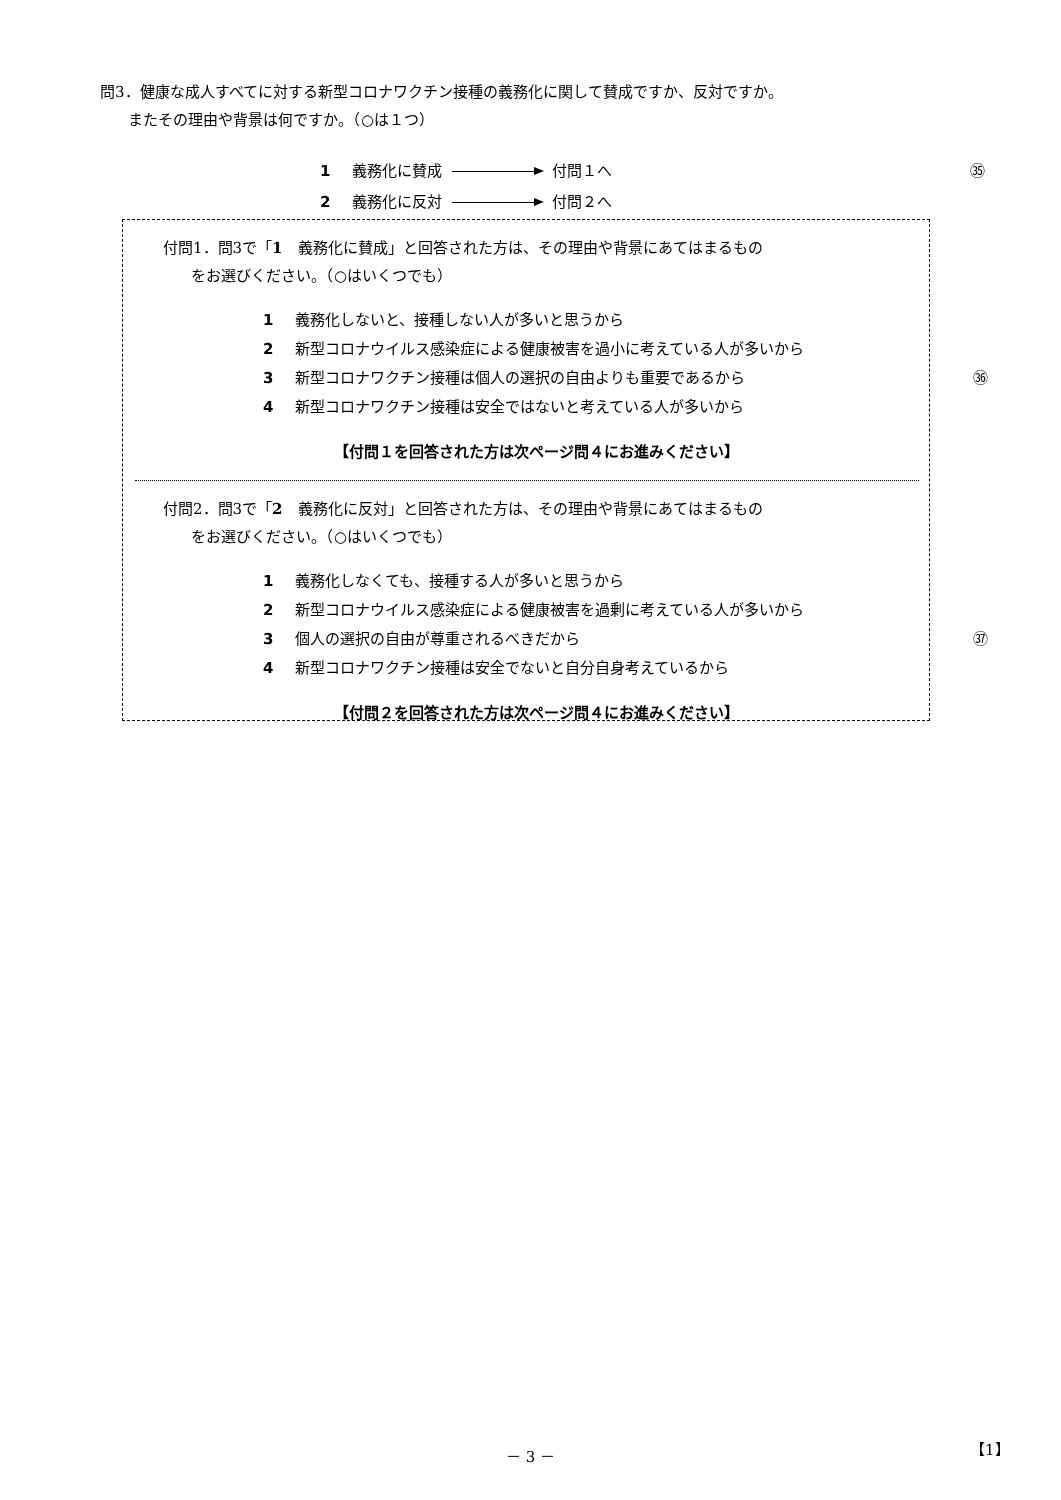問3．健康な成人すべてに対する新型コロナワクチン接種の義務化に関して賛成ですか、反対ですか。
またその理由や背景は何ですか。（○は１つ）
1 義務化に賛成 付問１へ ㉟
2 義務化に反対 付問２へ
付問1．問3で「1　義務化に賛成」と回答された方は、その理由や背景にあてはまるもの
をお選びください。（○はいくつでも）
1 義務化しないと、接種しない人が多いと思うから
2 新型コロナウイルス感染症による健康被害を過小に考えている人が多いから
3 新型コロナワクチン接種は個人の選択の自由よりも重要であるから ㊱
4 新型コロナワクチン接種は安全ではないと考えている人が多いから
【付問１を回答された方は次ページ問４にお進みください】
付問2．問3で「2　義務化に反対」と回答された方は、その理由や背景にあてはまるもの
をお選びください。（○はいくつでも）
1 義務化しなくても、接種する人が多いと思うから
2 新型コロナウイルス感染症による健康被害を過剰に考えている人が多いから
3 個人の選択の自由が尊重されるべきだから ㊲
4 新型コロナワクチン接種は安全でないと自分自身考えているから
【付問２を回答された方は次ページ問４にお進みください】
－ 3 － 【1】